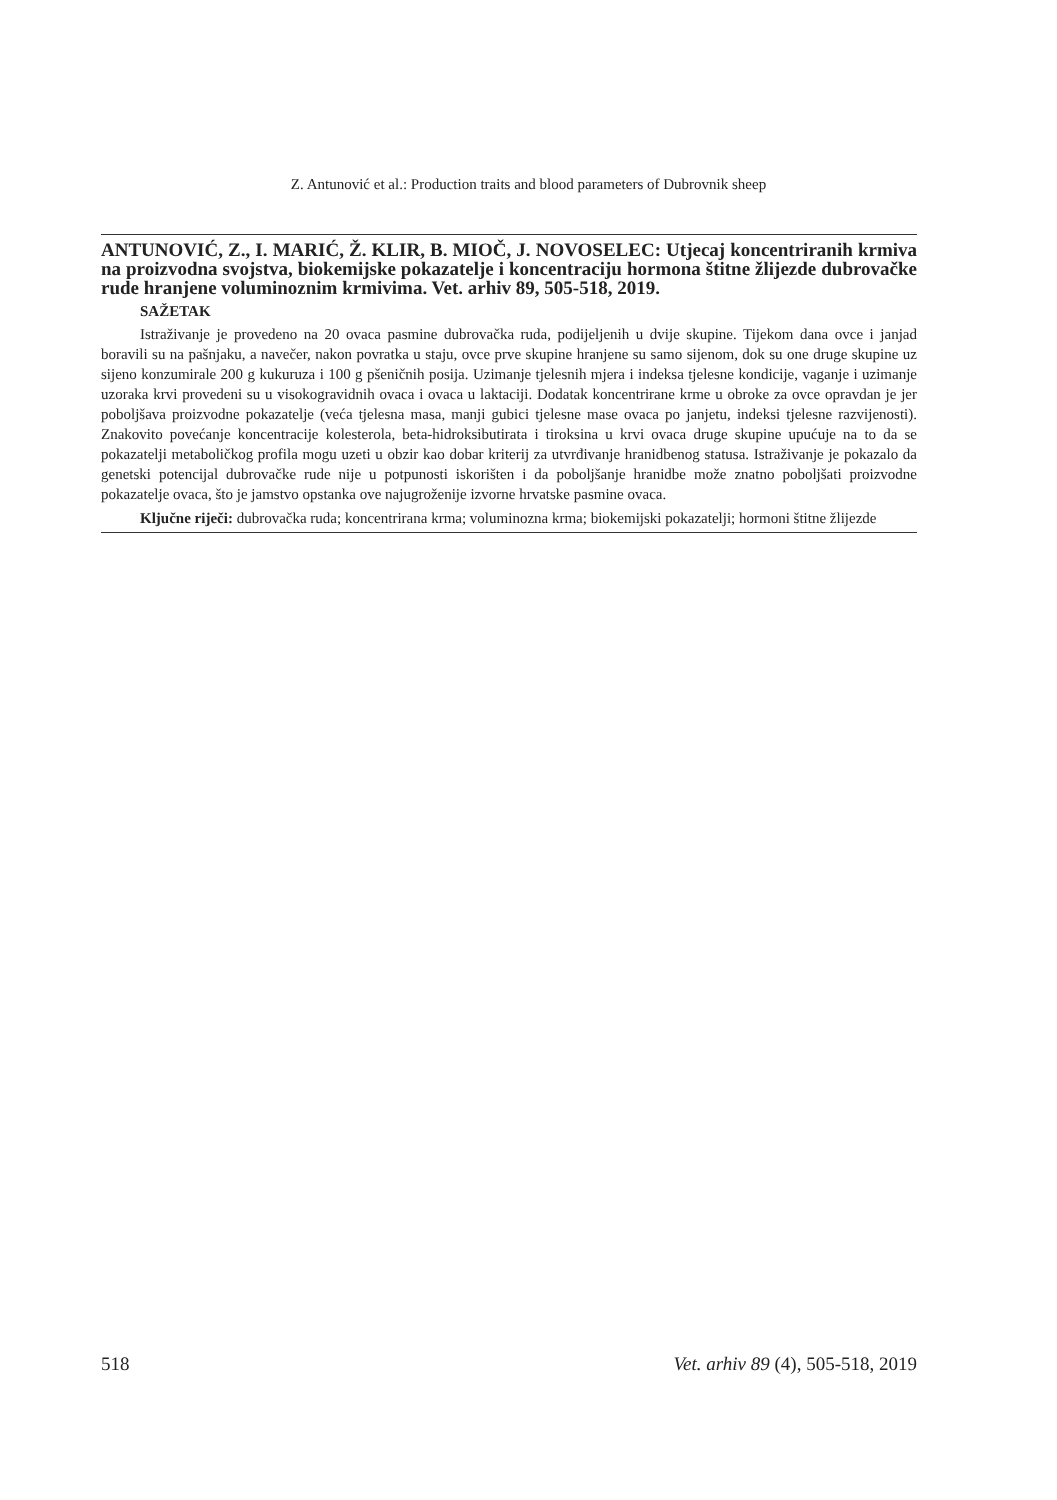Z. Antunović et al.: Production traits and blood parameters of Dubrovnik sheep
ANTUNOVIĆ, Z., I. MARIĆ, Ž. KLIR, B. MIOČ, J. NOVOSELEC: Utjecaj koncentriranih krmiva na proizvodna svojstva, biokemijske pokazatelje i koncentraciju hormona štitne žlijezde dubrovačke rude hranjene voluminoznim krmivima. Vet. arhiv 89, 505-518, 2019.
SAŽETAK
Istraživanje je provedeno na 20 ovaca pasmine dubrovačka ruda, podijeljenih u dvije skupine. Tijekom dana ovce i janjad boravili su na pašnjaku, a navečer, nakon povratka u staju, ovce prve skupine hranjene su samo sijenom, dok su one druge skupine uz sijeno konzumirale 200 g kukuruza i 100 g pšeničnih posija. Uzimanje tjelesnih mjera i indeksa tjelesne kondicije, vaganje i uzimanje uzoraka krvi provedeni su u visokogravidnih ovaca i ovaca u laktaciji. Dodatak koncentrirane krme u obroke za ovce opravdan je jer poboljšava proizvodne pokazatelje (veća tjelesna masa, manji gubici tjelesne mase ovaca po janjetu, indeksi tjelesne razvijenosti). Znakovito povećanje koncentracije kolesterola, beta-hidroksibutirata i tiroksina u krvi ovaca druge skupine upućuje na to da se pokazatelji metaboličkog profila mogu uzeti u obzir kao dobar kriterij za utvrđivanje hranidbenog statusa. Istraživanje je pokazalo da genetski potencijal dubrovačke rude nije u potpunosti iskorišten i da poboljšanje hranidbe može znatno poboljšati proizvodne pokazatelje ovaca, što je jamstvo opstanka ove najugroženije izvorne hrvatske pasmine ovaca.
Ključne riječi: dubrovačka ruda; koncentrirana krma; voluminozna krma; biokemijski pokazatelji; hormoni štitne žlijezde
518 Vet. arhiv 89 (4), 505-518, 2019